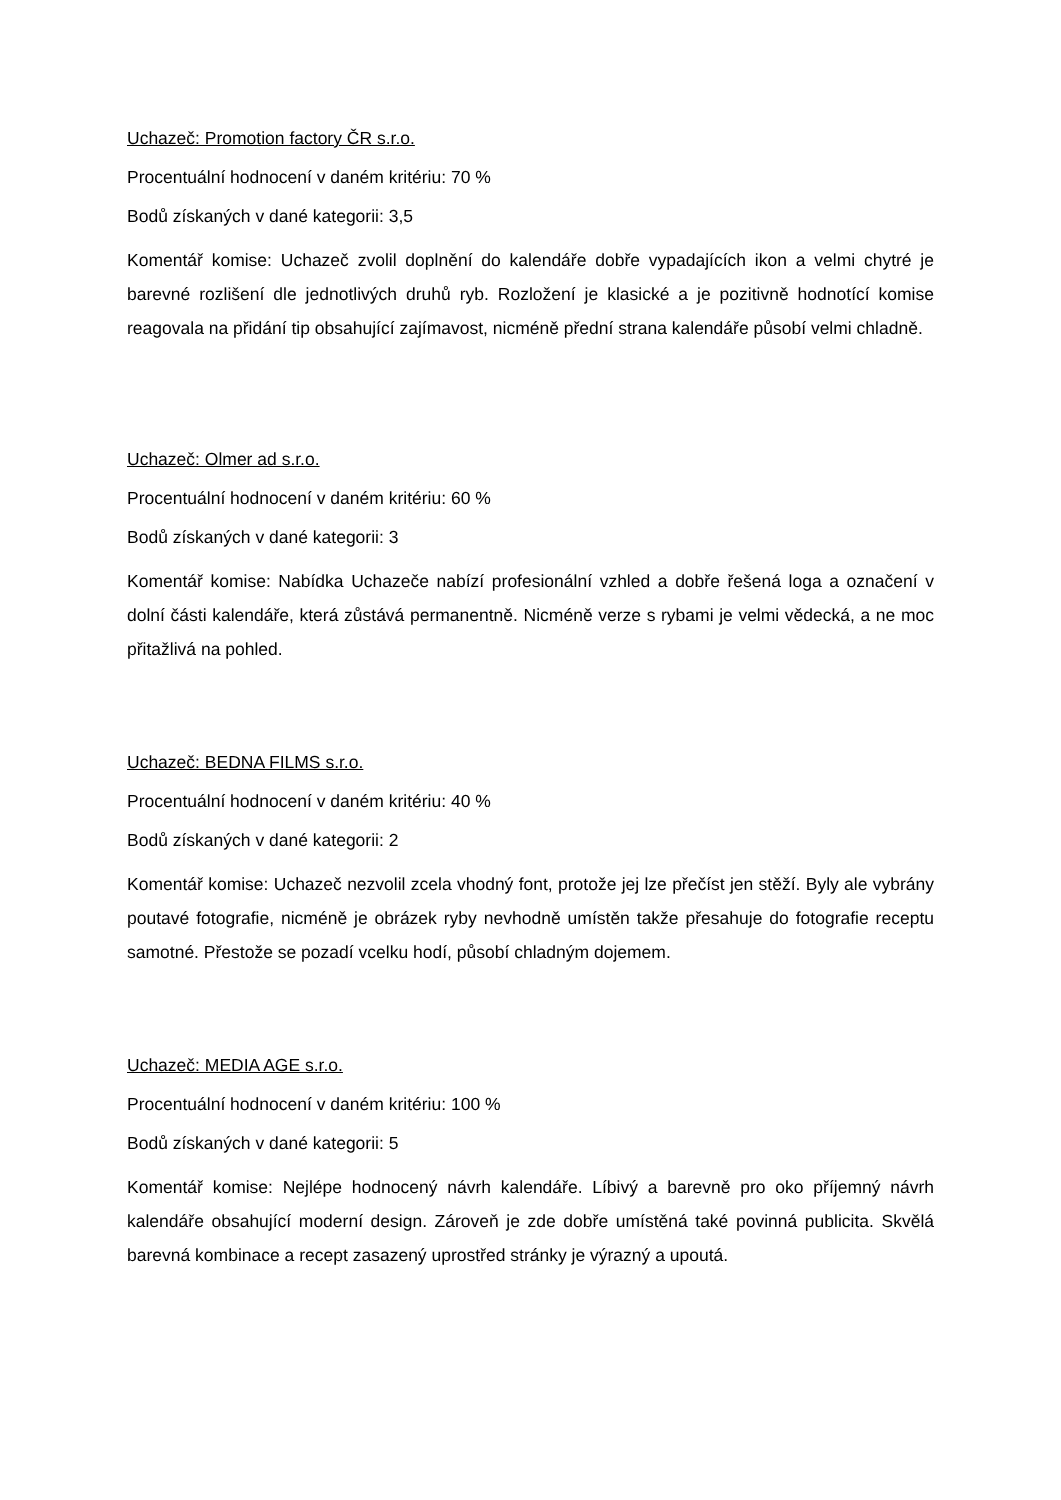Uchazeč: Promotion factory ČR s.r.o.
Procentuální hodnocení v daném kritériu: 70 %
Bodů získaných v dané kategorii: 3,5
Komentář komise: Uchazeč zvolil doplnění do kalendáře dobře vypadajících ikon a velmi chytré je barevné rozlišení dle jednotlivých druhů ryb. Rozložení je klasické a je pozitivně hodnotící komise reagovala na přidání tip obsahující zajímavost, nicméně přední strana kalendáře působí velmi chladně.
Uchazeč: Olmer ad s.r.o.
Procentuální hodnocení v daném kritériu: 60 %
Bodů získaných v dané kategorii: 3
Komentář komise: Nabídka Uchazeče nabízí profesionální vzhled a dobře řešená loga a označení v dolní části kalendáře, která zůstává permanentně. Nicméně verze s rybami je velmi vědecká, a ne moc přitažlivá na pohled.
Uchazeč: BEDNA FILMS s.r.o.
Procentuální hodnocení v daném kritériu: 40 %
Bodů získaných v dané kategorii: 2
Komentář komise: Uchazeč nezvolil zcela vhodný font, protože jej lze přečíst jen stěží. Byly ale vybrány poutavé fotografie, nicméně je obrázek ryby nevhodně umístěn takže přesahuje do fotografie receptu samotné. Přestože se pozadí vcelku hodí, působí chladným dojemem.
Uchazeč: MEDIA AGE s.r.o.
Procentuální hodnocení v daném kritériu: 100 %
Bodů získaných v dané kategorii: 5
Komentář komise: Nejlépe hodnocený návrh kalendáře. Líbivý a barevně pro oko příjemný návrh kalendáře obsahující moderní design. Zároveň je zde dobře umístěná také povinná publicita. Skvělá barevná kombinace a recept zasazený uprostřed stránky je výrazný a upoutá.